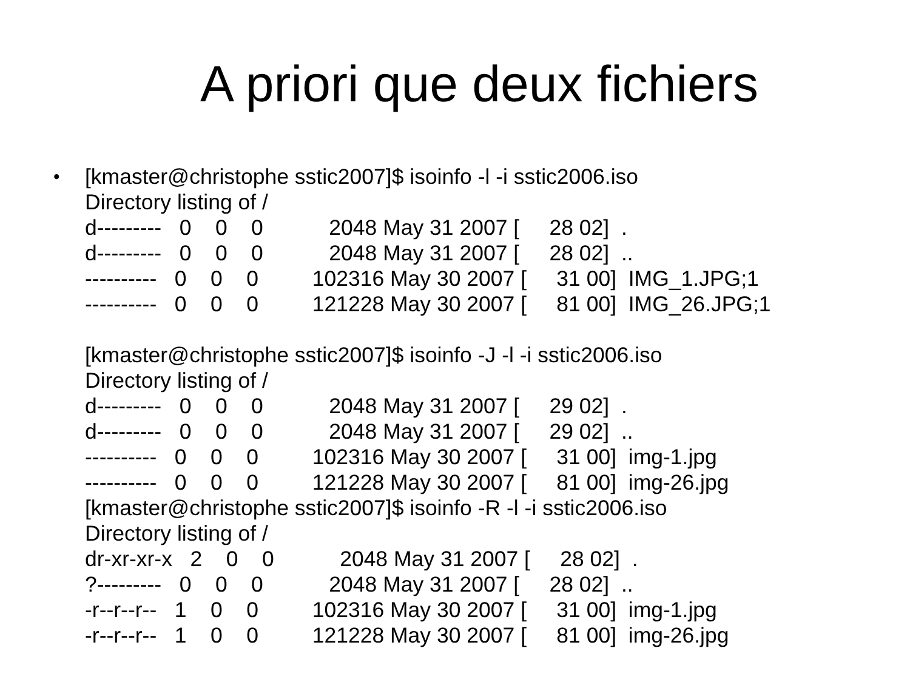A priori que deux fichiers
•
[kmaster@christophe sstic2007]$ isoinfo -l -i sstic2006.iso
Directory listing of /
d---------   0    0    0           2048 May 31 2007 [     28 02]  .
d---------   0    0    0           2048 May 31 2007 [     28 02]  ..
----------   0    0    0         102316 May 30 2007 [     31 00]  IMG_1.JPG;1
----------   0    0    0         121228 May 30 2007 [     81 00]  IMG_26.JPG;1

[kmaster@christophe sstic2007]$ isoinfo -J -l -i sstic2006.iso
Directory listing of /
d---------   0    0    0           2048 May 31 2007 [     29 02]  .
d---------   0    0    0           2048 May 31 2007 [     29 02]  ..
----------   0    0    0         102316 May 30 2007 [     31 00]  img-1.jpg
----------   0    0    0         121228 May 30 2007 [     81 00]  img-26.jpg
[kmaster@christophe sstic2007]$ isoinfo -R -l -i sstic2006.iso
Directory listing of /
dr-xr-xr-x   2    0    0           2048 May 31 2007 [     28 02]  .
?---------   0    0    0           2048 May 31 2007 [     28 02]  ..
-r--r--r--   1    0    0         102316 May 30 2007 [     31 00]  img-1.jpg
-r--r--r--   1    0    0         121228 May 30 2007 [     81 00]  img-26.jpg